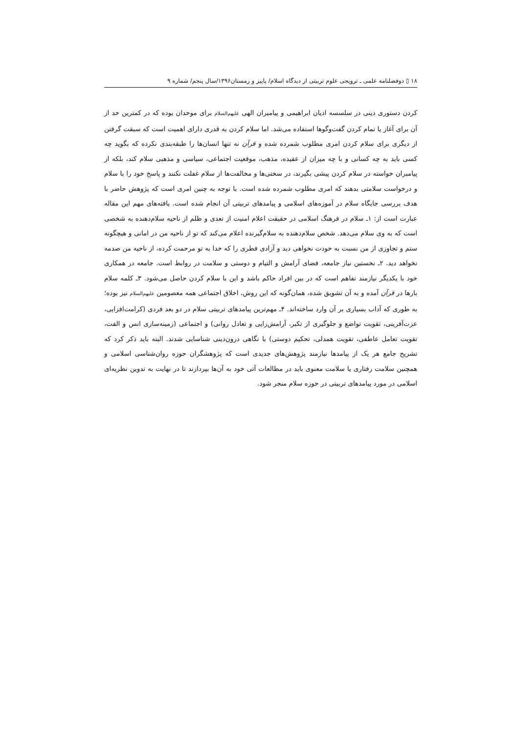۱۸ ▯ دوفصلنامه علمی ـ ترویجی علوم تربیتی از دیدگاه اسلام/ پاییز و زمستان۱۳۹۶/سال پنجم/ شماره ۹
کردن دستوری دینی در سلسسه ادیان ابراهیمی و پیامبران الهی علیهم‌السلام برای موحدان بوده که در کمترین حد از آن برای آغاز یا تمام کردن گفت‌وگوها استفاده می‌شد. اما سلام کردن به قدری دارای اهمیت است که سبقت گرفتن از دیگری برای سلام کردن امری مطلوب شمرده شده و قرآن نه تنها انسان‌ها را طبقه‌بندی نکرده که بگوید چه کسی باید به چه کسانی و با چه میزان از عقیده، مذهب، موقعیت اجتماعی، سیاسی و مذهبی سلام کند، بلکه از پیامبران خواسته در سلام کردن پیشی بگیرند، در سختی‌ها و مخالفت‌ها از سلام غفلت نکنند و پاسخ خود را با سلام و درخواست سلامتی بدهند که امری مطلوب شمرده شده است. با توجه به چنین امری است که پژوهش حاضر با هدف بررسی جایگاه سلام در آموزه‌های اسلامی و پیامدهای تربیتی آن انجام شده است. یافته‌های مهم این مقاله عبارت است از: ۱ـ سلام در فرهنگ اسلامی در حقیقت اعلام امنیت از تعدی و ظلم از ناحیه سلام‌دهنده به شخصی است که به وی سلام می‌دهد. شخص سلام‌دهنده به سلام‌گیرنده اعلام می‌کند که تو از ناحیه من در امانی و هیچگونه ستم و تجاوزی از من نسبت به خودت نخواهی دید و آزادی فطری را که خدا به تو مرحمت کرده، از ناحیه من صدمه نخواهد دید. ۲ـ نخستین نیاز جامعه، فضای آرامش و التیام و دوستی و سلامت در روابط است. جامعه در همکاری خود با یکدیگر نیازمند تفاهم است که در بین افراد حاکم باشد و این با سلام کردن حاصل می‌شود. ۳ـ کلمه سلام بارها در قرآن آمده و به آن تشویق شده، همان‌گونه که این روش، اخلاق اجتماعی همه معصومین علیهم‌السلام نیز بوده؛ به طوری که آداب بسیاری بر آن وارد ساخته‌اند. ۴ـ مهم‌ترین پیامدهای تربیتی سلام در دو بعد فردی (کرامت‌افزایی، عزت‌آفرینی، تقویت تواضع و جلوگیری از تکبر، آرامش‌زایی و تعادل روانی) و اجتماعی (زمینه‌سازی انس و الفت، تقویت تعامل عاطفی، تقویت همدلی، تحکیم دوستی) با نگاهی درون‌دینی شناسایی شدند. البته باید ذکر کرد که تشریح جامع هر یک از پیامدها نیازمند پژوهش‌های جدیدی است که پژوهشگران حوزه روان‌شناسی اسلامی و همچنین سلامت رفتاری یا سلامت معنوی باید در مطالعات آتی خود به آن‌ها بپردازند تا در نهایت به تدوین نظریه‌ای اسلامی در مورد پیامدهای تربیتی در حوزه سلام منجر شود.